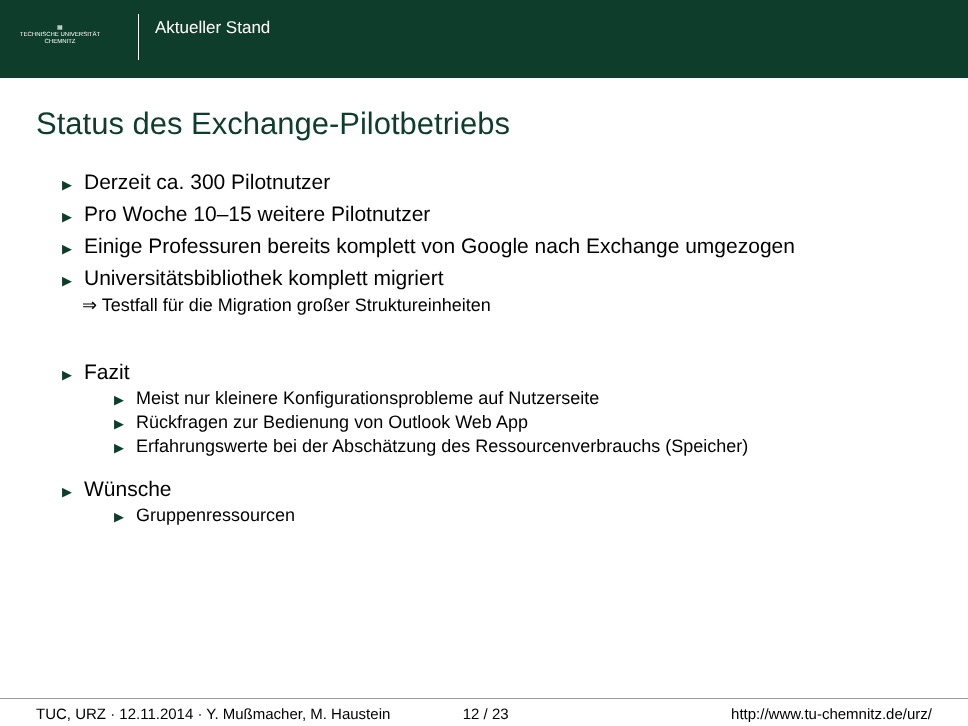▦
TECHNISCHE UNIVERSITÄT
CHEMNITZ
Aktueller Stand
Status des Exchange-Pilotbetriebs
▶ Derzeit ca. 300 Pilotnutzer
▶ Pro Woche 10–15 weitere Pilotnutzer
▶ Einige Professuren bereits komplett von Google nach Exchange umgezogen
▶ Universitätsbibliothek komplett migriert
⇒ Testfall für die Migration großer Struktureinheiten
▶ Fazit
▶ Meist nur kleinere Konfigurationsprobleme auf Nutzerseite
▶ Rückfragen zur Bedienung von Outlook Web App
▶ Erfahrungswerte bei der Abschätzung des Ressourcenverbrauchs (Speicher)
▶ Wünsche
▶ Gruppenressourcen
TUC, URZ · 12.11.2014 · Y. Mußmacher, M. Haustein 12 / 23 http://www.tu-chemnitz.de/urz/